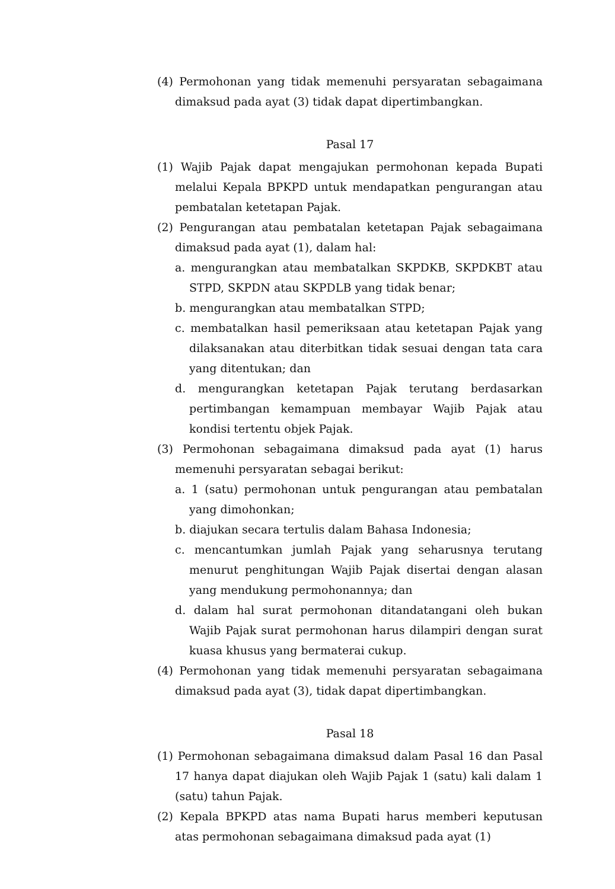(4) Permohonan yang tidak memenuhi persyaratan sebagaimana dimaksud pada ayat (3) tidak dapat dipertimbangkan.
Pasal 17
(1) Wajib Pajak dapat mengajukan permohonan kepada Bupati melalui Kepala BPKPD untuk mendapatkan pengurangan atau pembatalan ketetapan Pajak.
(2) Pengurangan atau pembatalan ketetapan Pajak sebagaimana dimaksud pada ayat (1), dalam hal:
a. mengurangkan atau membatalkan SKPDKB, SKPDKBT atau STPD, SKPDN atau SKPDLB yang tidak benar;
b. mengurangkan atau membatalkan STPD;
c. membatalkan hasil pemeriksaan atau ketetapan Pajak yang dilaksanakan atau diterbitkan tidak sesuai dengan tata cara yang ditentukan; dan
d. mengurangkan ketetapan Pajak terutang berdasarkan pertimbangan kemampuan membayar Wajib Pajak atau kondisi tertentu objek Pajak.
(3) Permohonan sebagaimana dimaksud pada ayat (1) harus memenuhi persyaratan sebagai berikut:
a. 1 (satu) permohonan untuk pengurangan atau pembatalan yang dimohonkan;
b. diajukan secara tertulis dalam Bahasa Indonesia;
c. mencantumkan jumlah Pajak yang seharusnya terutang menurut penghitungan Wajib Pajak disertai dengan alasan yang mendukung permohonannya; dan
d. dalam hal surat permohonan ditandatangani oleh bukan Wajib Pajak surat permohonan harus dilampiri dengan surat kuasa khusus yang bermaterai cukup.
(4) Permohonan yang tidak memenuhi persyaratan sebagaimana dimaksud pada ayat (3), tidak dapat dipertimbangkan.
Pasal 18
(1) Permohonan sebagaimana dimaksud dalam Pasal 16 dan Pasal 17 hanya dapat diajukan oleh Wajib Pajak 1 (satu) kali dalam 1 (satu) tahun Pajak.
(2) Kepala BPKPD atas nama Bupati harus memberi keputusan atas permohonan sebagaimana dimaksud pada ayat (1)